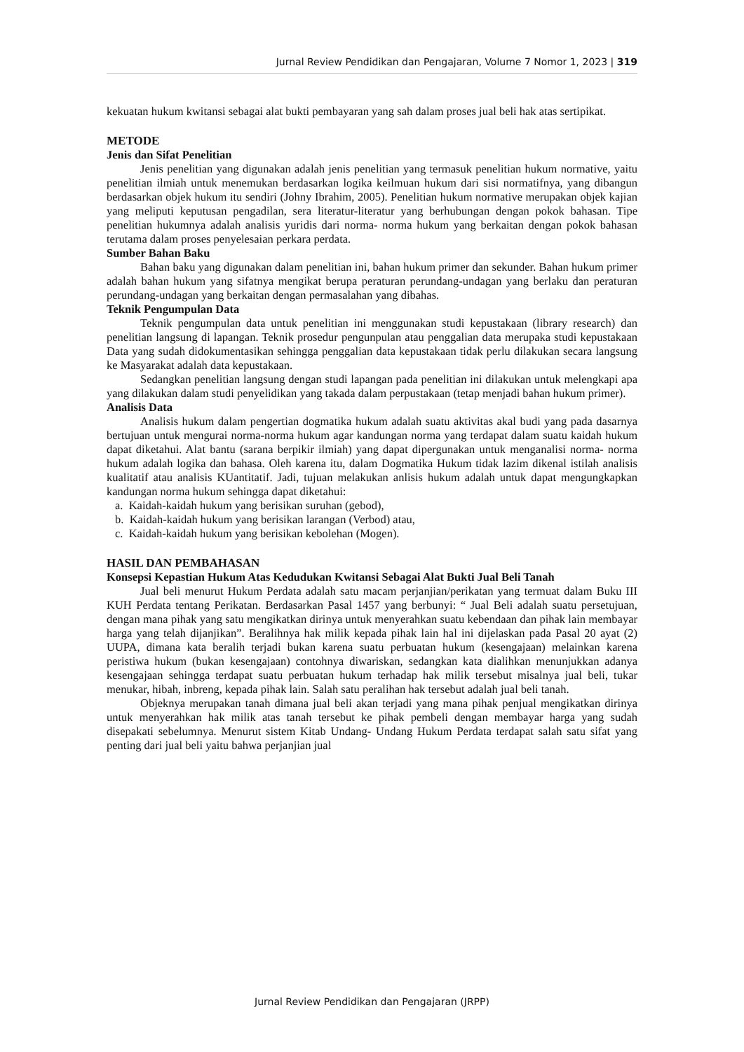Jurnal Review Pendidikan dan Pengajaran, Volume 7 Nomor 1, 2023 | 319
kekuatan hukum kwitansi sebagai alat bukti pembayaran yang sah dalam proses jual beli hak atas sertipikat.
METODE
Jenis dan Sifat Penelitian
Jenis penelitian yang digunakan adalah jenis penelitian yang termasuk penelitian hukum normative, yaitu penelitian ilmiah untuk menemukan berdasarkan logika keilmuan hukum dari sisi normatifnya, yang dibangun berdasarkan objek hukum itu sendiri (Johny Ibrahim, 2005). Penelitian hukum normative merupakan objek kajian yang meliputi keputusan pengadilan, sera literatur-literatur yang berhubungan dengan pokok bahasan. Tipe penelitian hukumnya adalah analisis yuridis dari norma- norma hukum yang berkaitan dengan pokok bahasan terutama dalam proses penyelesaian perkara perdata.
Sumber Bahan Baku
Bahan baku yang digunakan dalam penelitian ini, bahan hukum primer dan sekunder. Bahan hukum primer adalah bahan hukum yang sifatnya mengikat berupa peraturan perundang-undagan yang berlaku dan peraturan perundang-undagan yang berkaitan dengan permasalahan yang dibahas.
Teknik Pengumpulan Data
Teknik pengumpulan data untuk penelitian ini menggunakan studi kepustakaan (library research) dan penelitian langsung di lapangan. Teknik prosedur pengunpulan atau penggalian data merupaka studi kepustakaan Data yang sudah didokumentasikan sehingga penggalian data kepustakaan tidak perlu dilakukan secara langsung ke Masyarakat adalah data kepustakaan.
Sedangkan penelitian langsung dengan studi lapangan pada penelitian ini dilakukan untuk melengkapi apa yang dilakukan dalam studi penyelidikan yang takada dalam perpustakaan (tetap menjadi bahan hukum primer).
Analisis Data
Analisis hukum dalam pengertian dogmatika hukum adalah suatu aktivitas akal budi yang pada dasarnya bertujuan untuk mengurai norma-norma hukum agar kandungan norma yang terdapat dalam suatu kaidah hukum dapat diketahui. Alat bantu (sarana berpikir ilmiah) yang dapat dipergunakan untuk menganalisi norma- norma hukum adalah logika dan bahasa. Oleh karena itu, dalam Dogmatika Hukum tidak lazim dikenal istilah analisis kualitatif atau analisis KUantitatif. Jadi, tujuan melakukan anlisis hukum adalah untuk dapat mengungkapkan kandungan norma hukum sehingga dapat diketahui:
a. Kaidah-kaidah hukum yang berisikan suruhan (gebod),
b. Kaidah-kaidah hukum yang berisikan larangan (Verbod) atau,
c. Kaidah-kaidah hukum yang berisikan kebolehan (Mogen).
HASIL DAN PEMBAHASAN
Konsepsi Kepastian Hukum Atas Kedudukan Kwitansi Sebagai Alat Bukti Jual Beli Tanah
Jual beli menurut Hukum Perdata adalah satu macam perjanjian/perikatan yang termuat dalam Buku III KUH Perdata tentang Perikatan. Berdasarkan Pasal 1457 yang berbunyi: “ Jual Beli adalah suatu persetujuan, dengan mana pihak yang satu mengikatkan dirinya untuk menyerahkan suatu kebendaan dan pihak lain membayar harga yang telah dijanjikan”. Beralihnya hak milik kepada pihak lain hal ini dijelaskan pada Pasal 20 ayat (2) UUPA, dimana kata beralih terjadi bukan karena suatu perbuatan hukum (kesengajaan) melainkan karena peristiwa hukum (bukan kesengajaan) contohnya diwariskan, sedangkan kata dialihkan menunjukkan adanya kesengajaan sehingga terdapat suatu perbuatan hukum terhadap hak milik tersebut misalnya jual beli, tukar menukar, hibah, inbreng, kepada pihak lain. Salah satu peralihan hak tersebut adalah jual beli tanah.
Objeknya merupakan tanah dimana jual beli akan terjadi yang mana pihak penjual mengikatkan dirinya untuk menyerahkan hak milik atas tanah tersebut ke pihak pembeli dengan membayar harga yang sudah disepakati sebelumnya. Menurut sistem Kitab Undang- Undang Hukum Perdata terdapat salah satu sifat yang penting dari jual beli yaitu bahwa perjanjian jual
Jurnal Review Pendidikan dan Pengajaran (JRPP)